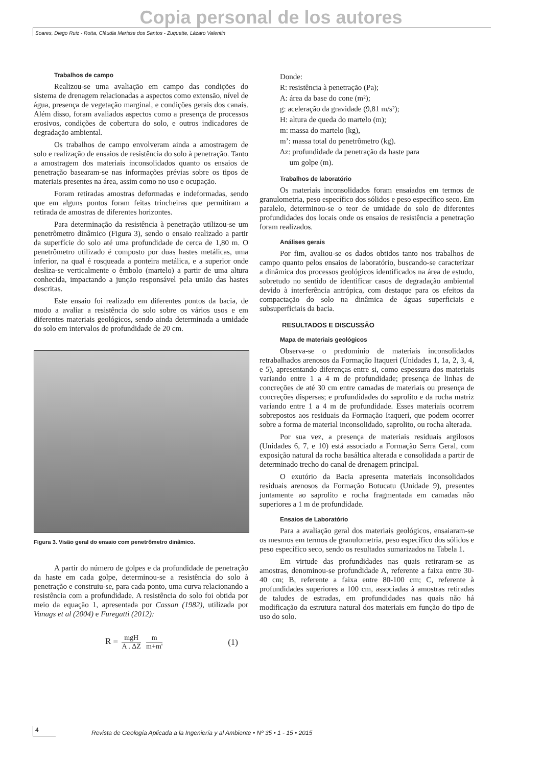Copia personal de los autores
Soares, Diego Ruiz - Rotta, Cláudia Marisse dos Santos - Zuquette, Lázaro Valentin
Trabalhos de campo
Realizou-se uma avaliação em campo das condições do sistema de drenagem relacionadas a aspectos como extensão, nível de água, presença de vegetação marginal, e condições gerais dos canais. Além disso, foram avaliados aspectos como a presença de processos erosivos, condições de cobertura do solo, e outros indicadores de degradação ambiental.
Os trabalhos de campo envolveram ainda a amostragem de solo e realização de ensaios de resistência do solo à penetração. Tanto a amostragem dos materiais inconsolidados quanto os ensaios de penetração basearam-se nas informações prévias sobre os tipos de materiais presentes na área, assim como no uso e ocupação.
Foram retiradas amostras deformadas e indeformadas, sendo que em alguns pontos foram feitas trincheiras que permitiram a retirada de amostras de diferentes horizontes.
Para determinação da resistência à penetração utilizou-se um penetrômetro dinâmico (Figura 3), sendo o ensaio realizado a partir da superfície do solo até uma profundidade de cerca de 1,80 m. O penetrômetro utilizado é composto por duas hastes metálicas, uma inferior, na qual é rosqueada a ponteira metálica, e a superior onde desliza-se verticalmente o êmbolo (martelo) a partir de uma altura conhecida, impactando a junção responsável pela união das hastes descritas.
Este ensaio foi realizado em diferentes pontos da bacia, de modo a avaliar a resistência do solo sobre os vários usos e em diferentes materiais geológicos, sendo ainda determinada a umidade do solo em intervalos de profundidade de 20 cm.
Figura 3. Visão geral do ensaio com penetrômetro dinâmico.
A partir do número de golpes e da profundidade de penetração da haste em cada golpe, determinou-se a resistência do solo à penetração e construiu-se, para cada ponto, uma curva relacionando a resistência com a profundidade. A resistência do solo foi obtida por meio da equação 1, apresentada por Cassan (1982), utilizada por Vanags et al (2004) e Furegatti (2012):
R = mgH A . ΔZ m m+m'
(1)
Donde:
R: resistência à penetração (Pa);
A: área da base do cone (m²);
g: aceleração da gravidade (9,81 m/s²);
H: altura de queda do martelo (m);
m: massa do martelo (kg),
m’: massa total do penetrômetro (kg).
Δz: profundidade da penetração da haste para
um golpe (m).
Trabalhos de laboratório
Os materiais inconsolidados foram ensaiados em termos de granulometria, peso específico dos sólidos e peso específico seco. Em paralelo, determinou-se o teor de umidade do solo de diferentes profundidades dos locais onde os ensaios de resistência a penetração foram realizados.
Análises gerais
Por fim, avaliou-se os dados obtidos tanto nos trabalhos de campo quanto pelos ensaios de laboratório, buscando-se caracterizar a dinâmica dos processos geológicos identificados na área de estudo, sobretudo no sentido de identificar casos de degradação ambiental devido à interferência antrópica, com destaque para os efeitos da compactação do solo na dinâmica de águas superficiais e subsuperficiais da bacia.
RESULTADOS E DISCUSSÃO
Mapa de materiais geológicos
Observa-se o predomínio de materiais inconsolidados retrabalhados arenosos da Formação Itaqueri (Unidades 1, 1a, 2, 3, 4, e 5), apresentando diferenças entre si, como espessura dos materiais variando entre 1 a 4 m de profundidade; presença de linhas de concreções de até 30 cm entre camadas de materiais ou presença de concreções dispersas; e profundidades do saprolito e da rocha matriz variando entre 1 a 4 m de profundidade. Esses materiais ocorrem sobrepostos aos residuais da Formação Itaqueri, que podem ocorrer sobre a forma de material inconsolidado, saprolito, ou rocha alterada.
Por sua vez, a presença de materiais residuais argilosos (Unidades 6, 7, e 10) está associado a Formação Serra Geral, com exposição natural da rocha basáltica alterada e consolidada a partir de determinado trecho do canal de drenagem principal.
O exutório da Bacia apresenta materiais inconsolidados residuais arenosos da Formação Botucatu (Unidade 9), presentes juntamente ao saprolito e rocha fragmentada em camadas não superiores a 1 m de profundidade.
Ensaios de Laboratório
Para a avaliação geral dos materiais geológicos, ensaiaram-se os mesmos em termos de granulometria, peso específico dos sólidos e peso específico seco, sendo os resultados sumarizados na Tabela 1.
Em virtude das profundidades nas quais retiraram-se as amostras, denominou-se profundidade A, referente a faixa entre 30-40 cm; B, referente a faixa entre 80-100 cm; C, referente à profundidades superiores a 100 cm, associadas à amostras retiradas de taludes de estradas, em profundidades nas quais não há modificação da estrutura natural dos materiais em função do tipo de uso do solo.
4
Revista de Geología Aplicada a la Ingeniería y al Ambiente • Nº 35 • 1 - 15 • 2015